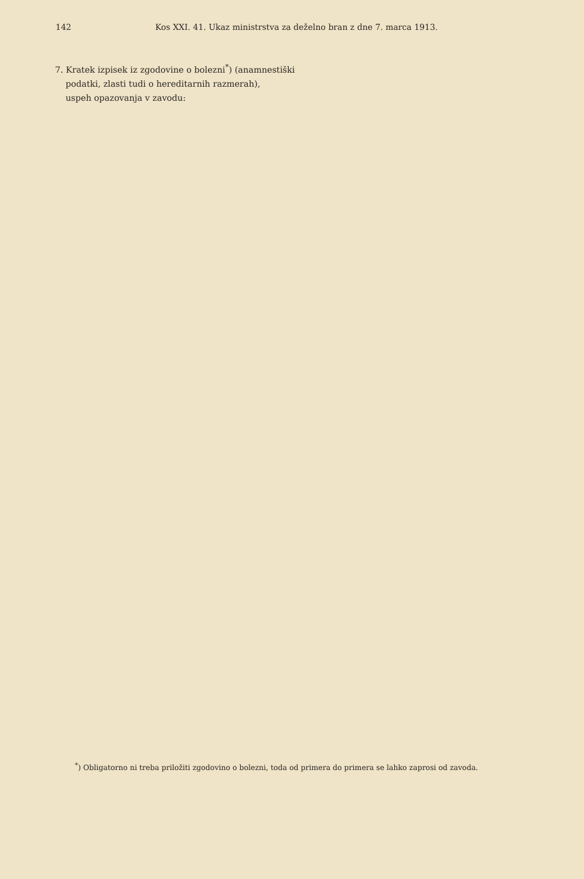142 Kos XXI. 41. Ukaz ministrstva za deželno bran z dne 7. marca 1913.
7. Kratek izpisek iz zgodovine o bolezni<sup>*</sup>) (anamnestiški
podatki, zlasti tudi o hereditarnih razmerah),
uspeh opazovanja v zavodu:
<sup>*</sup>) Obligatorno ni treba priložiti zgodovino o bolezni, toda od primera do primera se lahko zaprosi od zavoda.